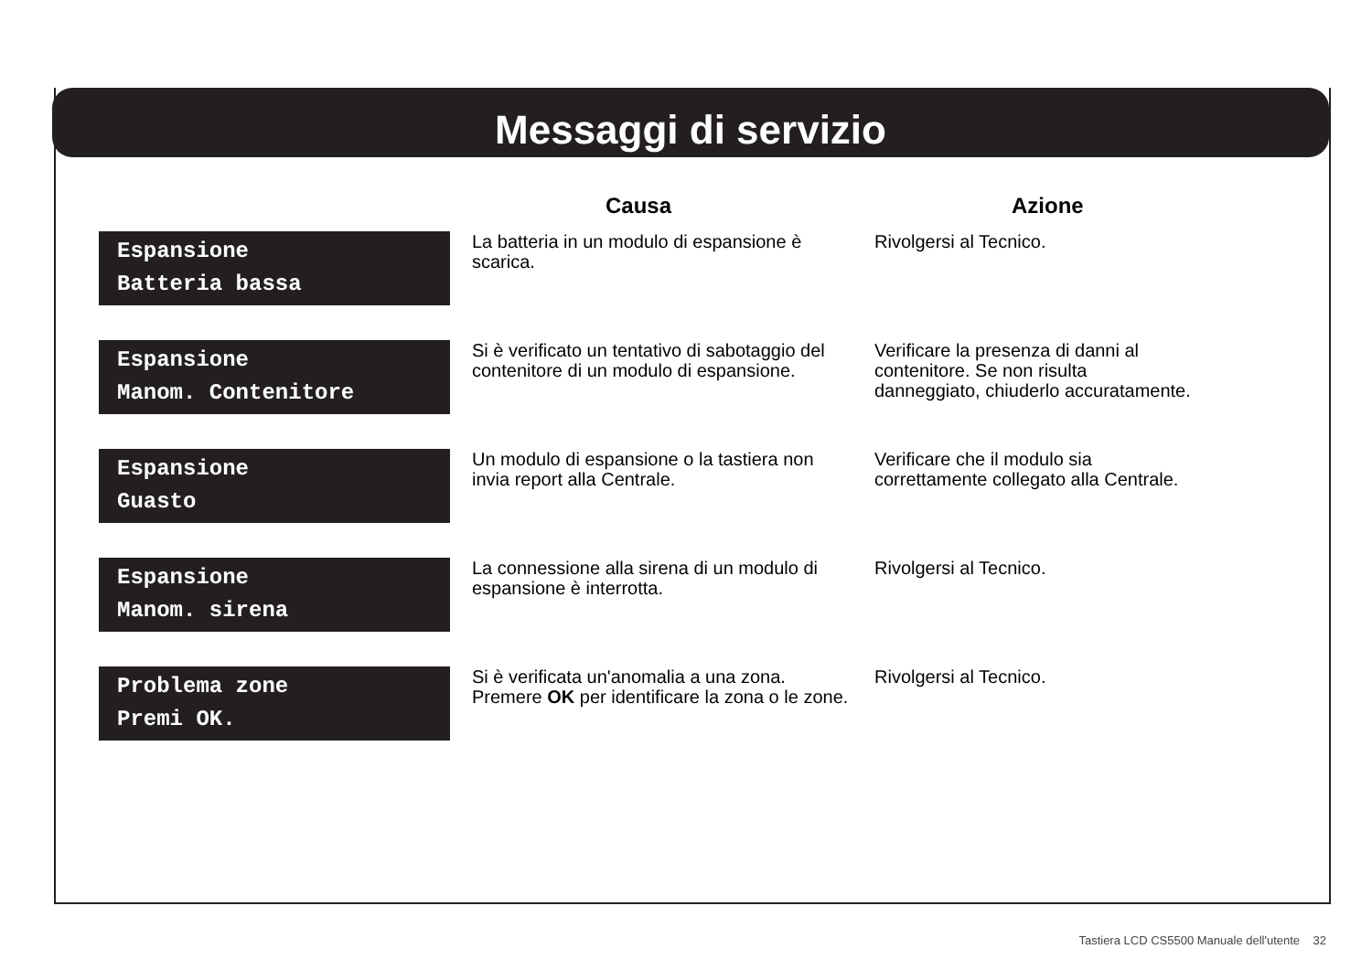Messaggi di servizio
| | Causa | Azione |
| --- | --- | --- |
| Espansione Batteria bassa | La batteria in un modulo di espansione è scarica. | Rivolgersi al Tecnico. |
| Espansione Manom. Contenitore | Si è verificato un tentativo di sabotaggio del contenitore di un modulo di espansione. | Verificare la presenza di danni al contenitore. Se non risulta danneggiato, chiuderlo accuratamente. |
| Espansione Guasto | Un modulo di espansione o la tastiera non invia report alla Centrale. | Verificare che il modulo sia correttamente collegato alla Centrale. |
| Espansione Manom. sirena | La connessione alla sirena di un modulo di espansione è interrotta. | Rivolgersi al Tecnico. |
| Problema zone Premi OK. | Si è verificata un'anomalia a una zona. Premere OK per identificare la zona o le zone. | Rivolgersi al Tecnico. |
Tastiera LCD CS5500 Manuale dell'utente 32